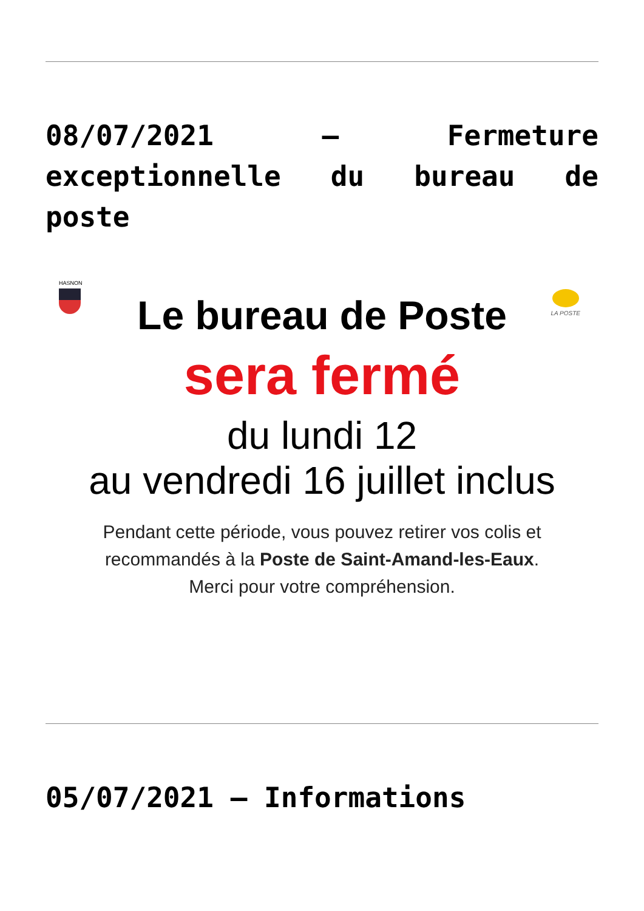08/07/2021 – Fermeture exceptionnelle du bureau de poste
HASNON
LA POSTE
Le bureau de Poste
sera fermé
du lundi 12
au vendredi 16 juillet inclus
Pendant cette période, vous pouvez retirer vos colis et
recommandés à la Poste de Saint-Amand-les-Eaux.
Merci pour votre compréhension.
05/07/2021 – Informations